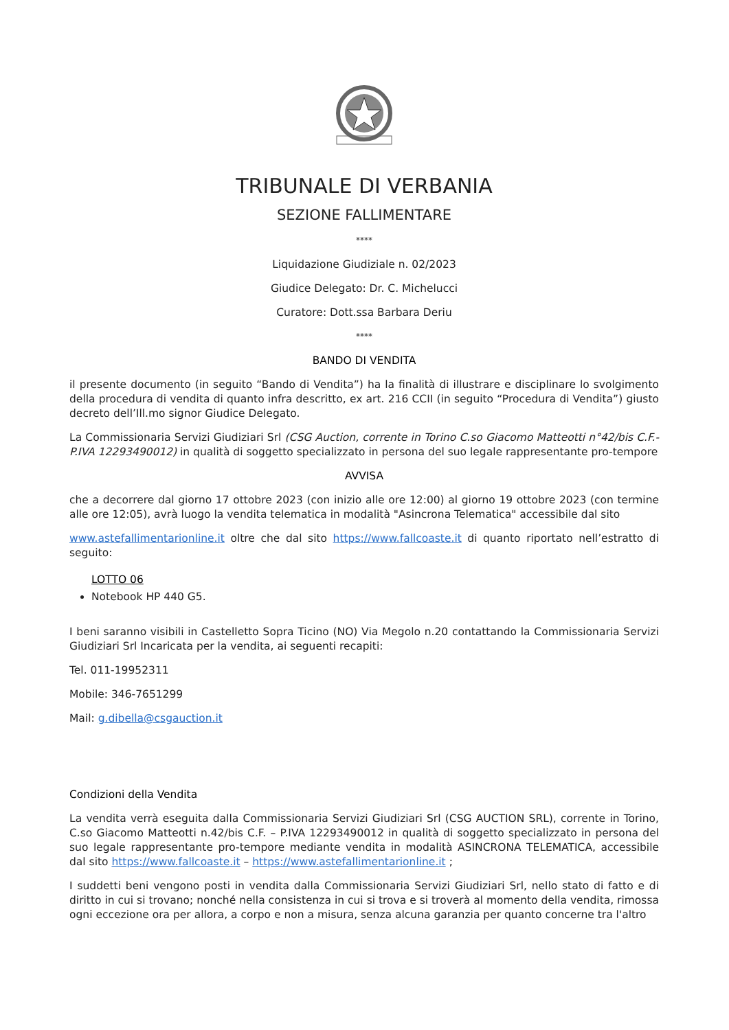TRIBUNALE DI VERBANIA
SEZIONE FALLIMENTARE
****
Liquidazione Giudiziale n. 02/2023
Giudice Delegato: Dr. C. Michelucci
Curatore: Dott.ssa Barbara Deriu
****
BANDO DI VENDITA
il presente documento (in seguito “Bando di Vendita”) ha la finalità di illustrare e disciplinare lo svolgimento della procedura di vendita di quanto infra descritto, ex art. 216 CCII (in seguito “Procedura di Vendita”) giusto decreto dell’Ill.mo signor Giudice Delegato.
La Commissionaria Servizi Giudiziari Srl (CSG Auction, corrente in Torino C.so Giacomo Matteotti n°42/bis C.F.-P.IVA 12293490012) in qualità di soggetto specializzato in persona del suo legale rappresentante pro-tempore
AVVISA
che a decorrere dal giorno 17 ottobre 2023 (con inizio alle ore 12:00) al giorno 19 ottobre 2023 (con termine alle ore 12:05), avrà luogo la vendita telematica in modalità "Asincrona Telematica" accessibile dal sito
www.astefallimentarionline.it oltre che dal sito https://www.fallcoaste.it di quanto riportato nell’estratto di seguito:
LOTTO 06
Notebook HP 440 G5.
I beni saranno visibili in Castelletto Sopra Ticino (NO) Via Megolo n.20 contattando la Commissionaria Servizi Giudiziari Srl Incaricata per la vendita, ai seguenti recapiti:
Tel. 011-19952311
Mobile: 346-7651299
Mail: g.dibella@csgauction.it
Condizioni della Vendita
La vendita verrà eseguita dalla Commissionaria Servizi Giudiziari Srl (CSG AUCTION SRL), corrente in Torino, C.so Giacomo Matteotti n.42/bis C.F. – P.IVA 12293490012 in qualità di soggetto specializzato in persona del suo legale rappresentante pro-tempore mediante vendita in modalità ASINCRONA TELEMATICA, accessibile dal sito https://www.fallcoaste.it – https://www.astefallimentarionline.it ;
I suddetti beni vengono posti in vendita dalla Commissionaria Servizi Giudiziari Srl, nello stato di fatto e di diritto in cui si trovano; nonché nella consistenza in cui si trova e si troverà al momento della vendita, rimossa ogni eccezione ora per allora, a corpo e non a misura, senza alcuna garanzia per quanto concerne tra l'altro